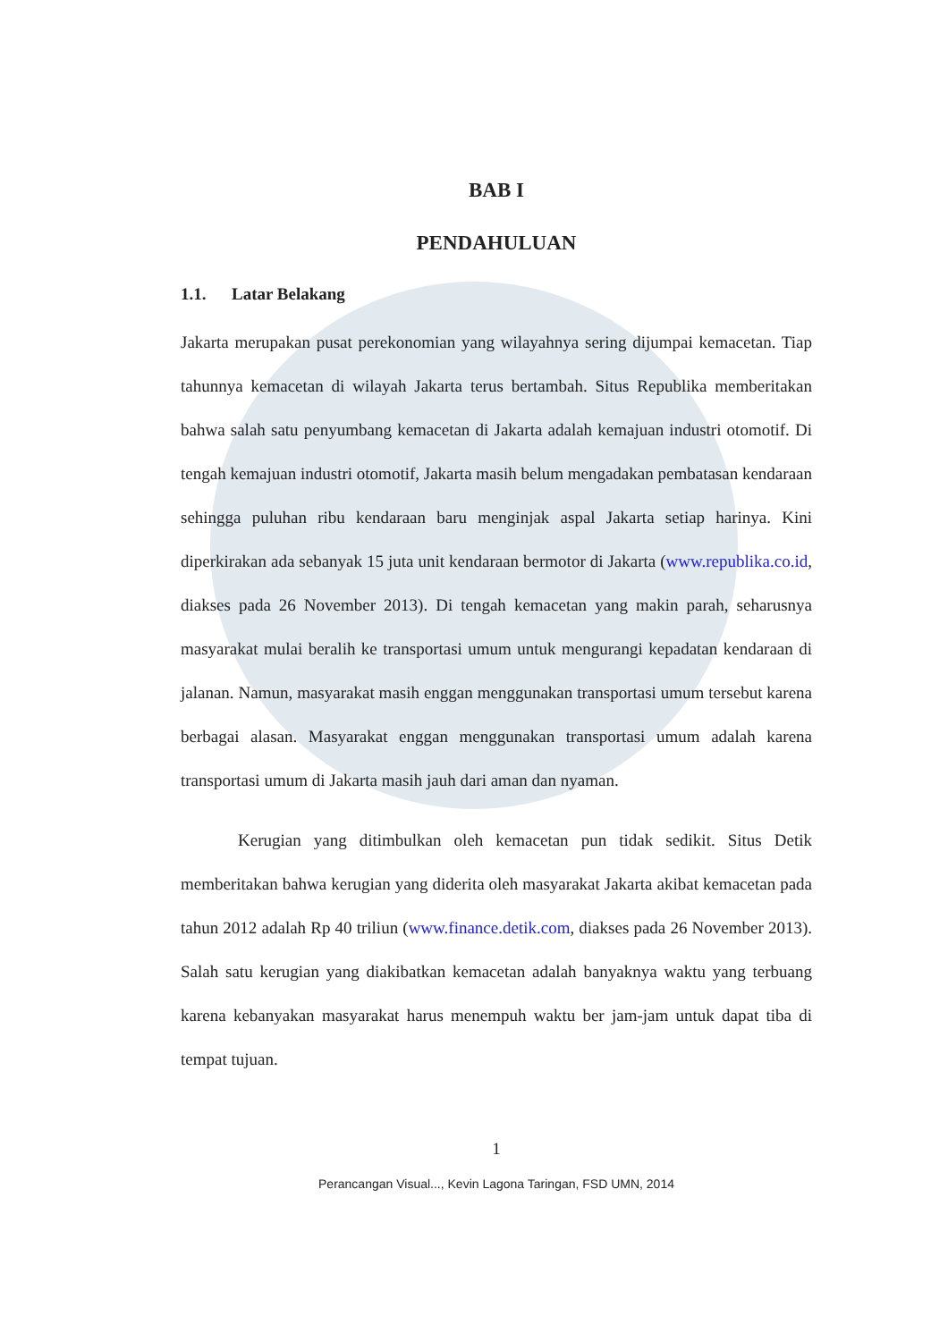BAB I
PENDAHULUAN
1.1. Latar Belakang
Jakarta merupakan pusat perekonomian yang wilayahnya sering dijumpai kemacetan. Tiap tahunnya kemacetan di wilayah Jakarta terus bertambah. Situs Republika memberitakan bahwa salah satu penyumbang kemacetan di Jakarta adalah kemajuan industri otomotif. Di tengah kemajuan industri otomotif, Jakarta masih belum mengadakan pembatasan kendaraan sehingga puluhan ribu kendaraan baru menginjak aspal Jakarta setiap harinya. Kini diperkirakan ada sebanyak 15 juta unit kendaraan bermotor di Jakarta (www.republika.co.id, diakses pada 26 November 2013). Di tengah kemacetan yang makin parah, seharusnya masyarakat mulai beralih ke transportasi umum untuk mengurangi kepadatan kendaraan di jalanan. Namun, masyarakat masih enggan menggunakan transportasi umum tersebut karena berbagai alasan. Masyarakat enggan menggunakan transportasi umum adalah karena transportasi umum di Jakarta masih jauh dari aman dan nyaman.
Kerugian yang ditimbulkan oleh kemacetan pun tidak sedikit. Situs Detik memberitakan bahwa kerugian yang diderita oleh masyarakat Jakarta akibat kemacetan pada tahun 2012 adalah Rp 40 triliun (www.finance.detik.com, diakses pada 26 November 2013). Salah satu kerugian yang diakibatkan kemacetan adalah banyaknya waktu yang terbuang karena kebanyakan masyarakat harus menempuh waktu ber jam-jam untuk dapat tiba di tempat tujuan.
1
Perancangan Visual..., Kevin Lagona Taringan, FSD UMN, 2014